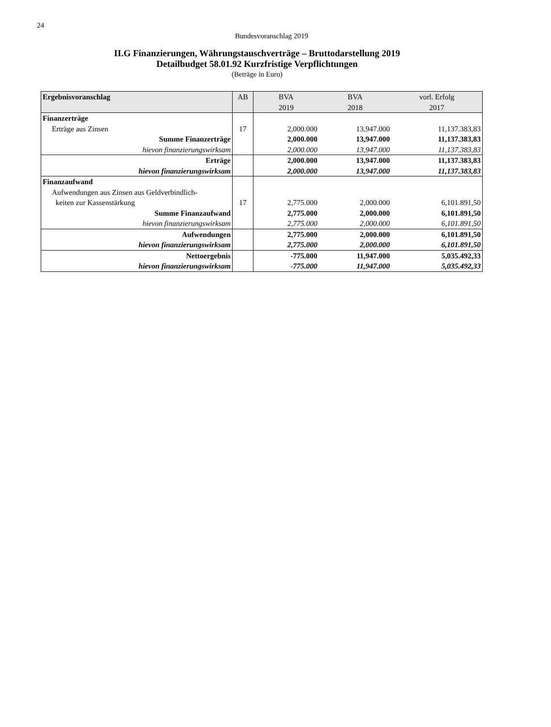24
Bundesvoranschlag 2019
II.G Finanzierungen, Währungstauschverträge – Bruttodarstellung 2019
Detailbudget 58.01.92 Kurzfristige Verpflichtungen
(Beträge in Euro)
| Ergebnisvoranschlag | AB | BVA 2019 | BVA 2018 | vorl. Erfolg 2017 |
| --- | --- | --- | --- | --- |
| Finanzerträge | | | | |
| Erträge aus Zinsen | 17 | 2,000.000 | 13,947.000 | 11,137.383,83 |
| Summe Finanzerträge | | 2,000.000 | 13,947.000 | 11,137.383,83 |
| hievon finanzierungswirksam | | 2,000.000 | 13,947.000 | 11,137.383,83 |
| Erträge | | 2,000.000 | 13,947.000 | 11,137.383,83 |
| hievon finanzierungswirksam | | 2,000.000 | 13,947.000 | 11,137.383,83 |
| Finanzaufwand | | | | |
| Aufwendungen aus Zinsen aus Geldverbindlich- keiten zur Kassenstärkung | 17 | 2,775.000 | 2,000.000 | 6,101.891,50 |
| Summe Finanzaufwand | | 2,775.000 | 2,000.000 | 6,101.891,50 |
| hievon finanzierungswirksam | | 2,775.000 | 2,000.000 | 6,101.891,50 |
| Aufwendungen | | 2,775.000 | 2,000.000 | 6,101.891,50 |
| hievon finanzierungswirksam | | 2,775.000 | 2,000.000 | 6,101.891,50 |
| Nettoergebnis | | -775.000 | 11,947.000 | 5,035.492,33 |
| hievon finanzierungswirksam | | -775.000 | 11,947.000 | 5,035.492,33 |